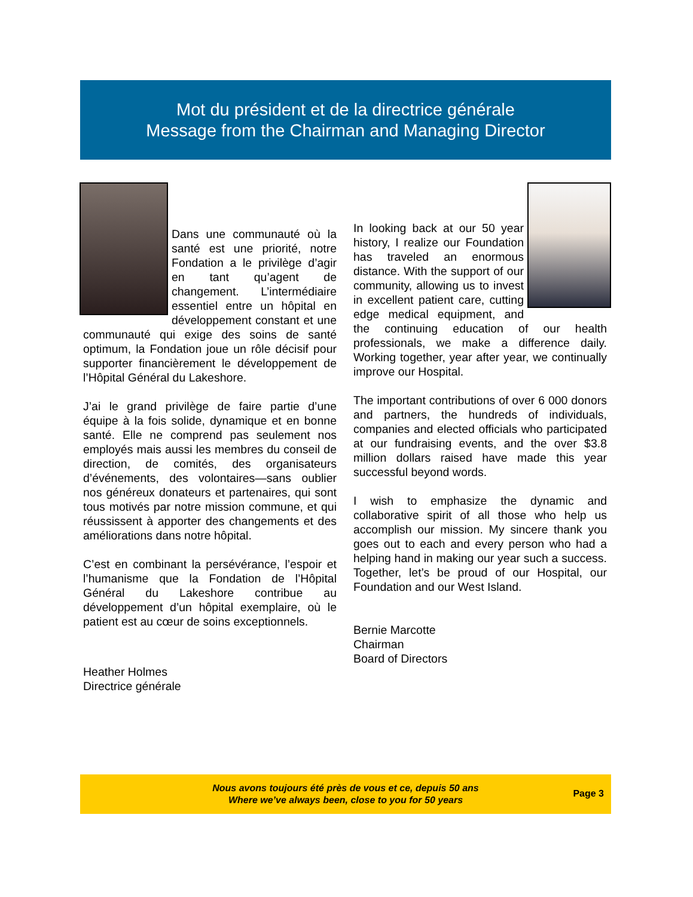Mot du président et de la directrice générale
Message from the Chairman and Managing Director
Dans une communauté où la santé est une priorité, notre Fondation a le privilège d’agir en tant qu’agent de changement. L’intermédiaire essentiel entre un hôpital en développement constant et une communauté qui exige des soins de santé optimum, la Fondation joue un rôle décisif pour supporter financièrement le développement de l’Hôpital Général du Lakeshore.
J’ai le grand privilège de faire partie d’une équipe à la fois solide, dynamique et en bonne santé. Elle ne comprend pas seulement nos employés mais aussi les membres du conseil de direction, de comités, des organisateurs d’événements, des volontaires—sans oublier nos généreux donateurs et partenaires, qui sont tous motivés par notre mission commune, et qui réussissent à apporter des changements et des améliorations dans notre hôpital.
C’est en combinant la persévérance, l’espoir et l’humanisme que la Fondation de l’Hôpital Général du Lakeshore contribue au développement d’un hôpital exemplaire, où le patient est au cœur de soins exceptionnels.
Heather Holmes
Directrice générale
In looking back at our 50 year history, I realize our Foundation has traveled an enormous distance. With the support of our community, allowing us to invest in excellent patient care, cutting edge medical equipment, and the continuing education of our health professionals, we make a difference daily. Working together, year after year, we continually improve our Hospital.
The important contributions of over 6 000 donors and partners, the hundreds of individuals, companies and elected officials who participated at our fundraising events, and the over $3.8 million dollars raised have made this year successful beyond words.
I wish to emphasize the dynamic and collaborative spirit of all those who help us accomplish our mission. My sincere thank you goes out to each and every person who had a helping hand in making our year such a success. Together, let’s be proud of our Hospital, our Foundation and our West Island.
Bernie Marcotte
Chairman
Board of Directors
Nous avons toujours été près de vous et ce, depuis 50 ans
Where we’ve always been, close to you for 50 years
Page 3